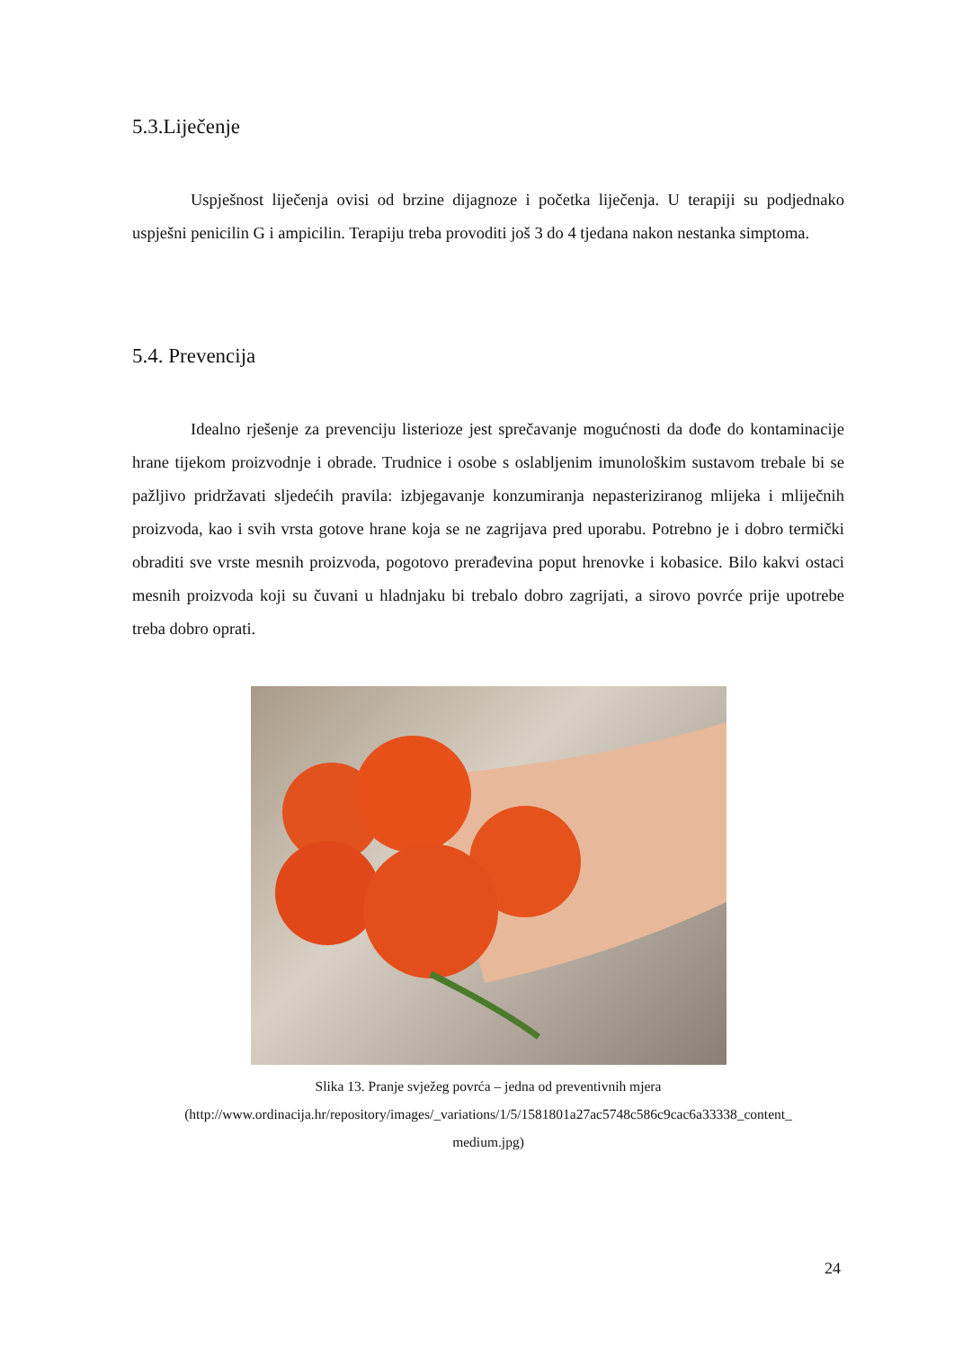5.3.Liječenje
Uspješnost liječenja ovisi od brzine dijagnoze i početka liječenja. U terapiji su podjednako uspješni penicilin G i ampicilin. Terapiju treba provoditi još 3 do 4 tjedana nakon nestanka simptoma.
5.4. Prevencija
Idealno rješenje za prevenciju listerioze jest sprečavanje mogućnosti da dođe do kontaminacije hrane tijekom proizvodnje i obrade. Trudnice i osobe s oslabljenim imunološkim sustavom trebale bi se pažljivo pridržavati sljedećih pravila: izbjegavanje konzumiranja nepasteriziranog mlijeka i mliječnih proizvoda, kao i svih vrsta gotove hrane koja se ne zagrijava pred uporabu. Potrebno je i dobro termički obraditi sve vrste mesnih proizvoda, pogotovo prerađevina poput hrenovke i kobasice. Bilo kakvi ostaci mesnih proizvoda koji su čuvani u hladnjaku bi trebalo dobro zagrijati, a sirovo povrće prije upotrebe treba dobro oprati.
Slika 13. Pranje svježeg povrća – jedna od preventivnih mjera
(http://www.ordinacija.hr/repository/images/_variations/1/5/1581801a27ac5748c586c9cac6a33338_content_
medium.jpg)
24